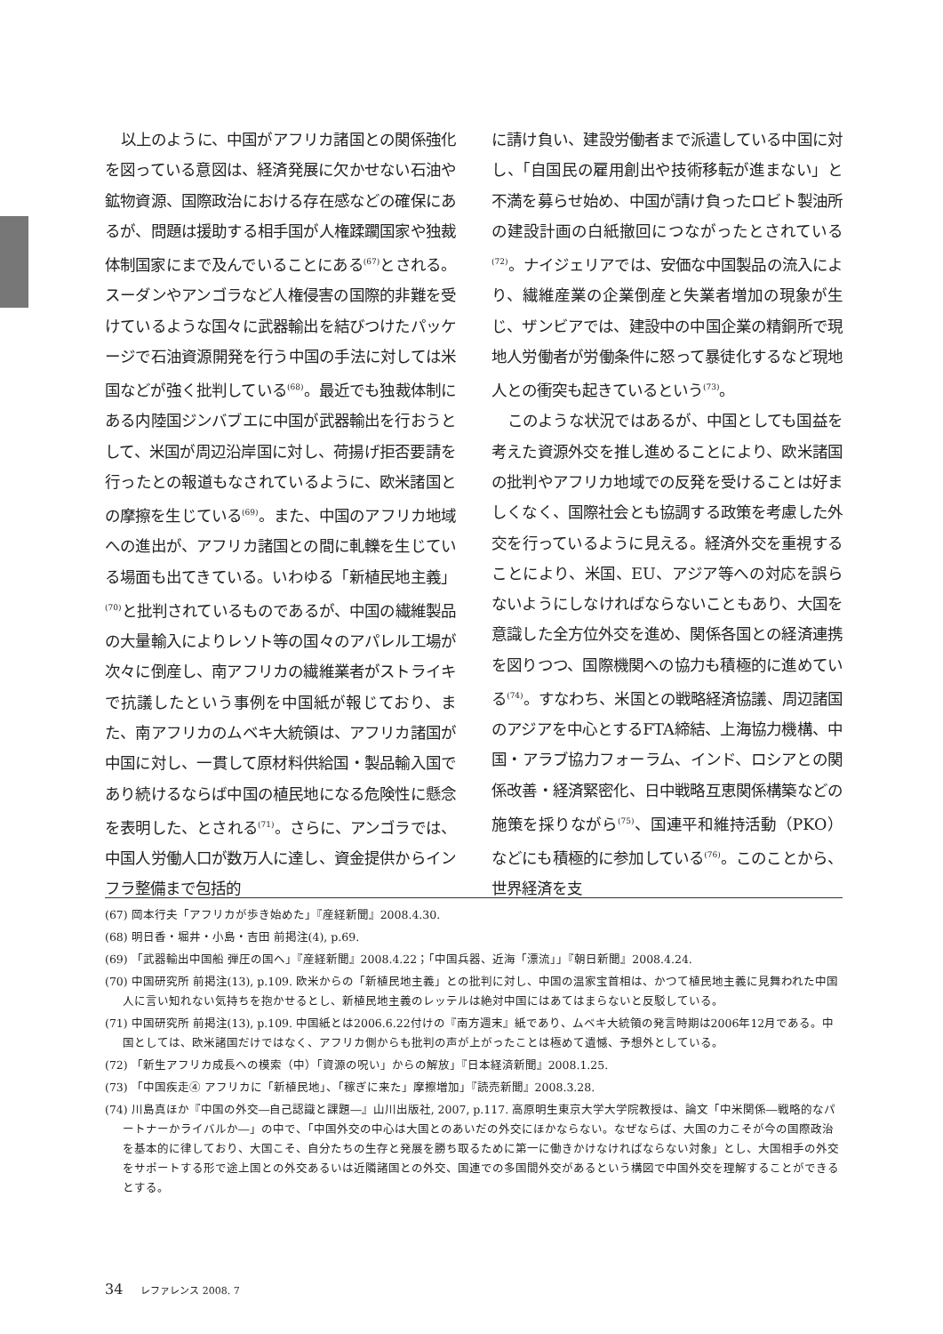以上のように、中国がアフリカ諸国との関係強化を図っている意図は、経済発展に欠かせない石油や鉱物資源、国際政治における存在感などの確保にあるが、問題は援助する相手国が人権蹂躙国家や独裁体制国家にまで及んでいることにある<sup>(67)</sup>とされる。スーダンやアンゴラなど人権侵害の国際的非難を受けているような国々に武器輸出を結びつけたパッケージで石油資源開発を行う中国の手法に対しては米国などが強く批判している<sup>(68)</sup>。最近でも独裁体制にある内陸国ジンバブエに中国が武器輸出を行おうとして、米国が周辺沿岸国に対し、荷揚げ拒否要請を行ったとの報道もなされているように、欧米諸国との摩擦を生じている<sup>(69)</sup>。また、中国のアフリカ地域への進出が、アフリカ諸国との間に軋轢を生じている場面も出てきている。いわゆる「新植民地主義」<sup>(70)</sup>と批判されているものであるが、中国の繊維製品の大量輸入によりレソト等の国々のアパレル工場が次々に倒産し、南アフリカの繊維業者がストライキで抗議したという事例を中国紙が報じており、また、南アフリカのムベキ大統領は、アフリカ諸国が中国に対し、一貫して原材料供給国・製品輸入国であり続けるならば中国の植民地になる危険性に懸念を表明した、とされる<sup>(71)</sup>。さらに、アンゴラでは、中国人労働人口が数万人に達し、資金提供からインフラ整備まで包括的
に請け負い、建設労働者まで派遣している中国に対し、「自国民の雇用創出や技術移転が進まない」と不満を募らせ始め、中国が請け負ったロビト製油所の建設計画の白紙撤回につながったとされている<sup>(72)</sup>。ナイジェリアでは、安価な中国製品の流入により、繊維産業の企業倒産と失業者増加の現象が生じ、ザンビアでは、建設中の中国企業の精銅所で現地人労働者が労働条件に怒って暴徒化するなど現地人との衝突も起きているという<sup>(73)</sup>。
このような状況ではあるが、中国としても国益を考えた資源外交を推し進めることにより、欧米諸国の批判やアフリカ地域での反発を受けることは好ましくなく、国際社会とも協調する政策を考慮した外交を行っているように見える。経済外交を重視することにより、米国、EU、アジア等への対応を誤らないようにしなければならないこともあり、大国を意識した全方位外交を進め、関係各国との経済連携を図りつつ、国際機関への協力も積極的に進めている<sup>(74)</sup>。すなわち、米国との戦略経済協議、周辺諸国のアジアを中心とするFTA締結、上海協力機構、中国・アラブ協力フォーラム、インド、ロシアとの関係改善・経済緊密化、日中戦略互恵関係構築などの施策を採りながら<sup>(75)</sup>、国連平和維持活動（PKO）などにも積極的に参加している<sup>(76)</sup>。このことから、世界経済を支
(67) 岡本行夫「アフリカが歩き始めた」『産経新聞』2008.4.30.
(68) 明日香・堀井・小島・吉田 前掲注(4), p.69.
(69) 「武器輸出中国船 弾圧の国へ」『産経新聞』2008.4.22；「中国兵器、近海「漂流」」『朝日新聞』2008.4.24.
(70) 中国研究所 前掲注(13), p.109. 欧米からの「新植民地主義」との批判に対し、中国の温家宝首相は、かつて植民地主義に見舞われた中国人に言い知れない気持ちを抱かせるとし、新植民地主義のレッテルは絶対中国にはあてはまらないと反駁している。
(71) 中国研究所 前掲注(13), p.109. 中国紙とは2006.6.22付けの『南方週末』紙であり、ムベキ大統領の発言時期は2006年12月である。中国としては、欧米諸国だけではなく、アフリカ側からも批判の声が上がったことは極めて遺憾、予想外としている。
(72) 「新生アフリカ成長への模索（中）「資源の呪い」からの解放」『日本経済新聞』2008.1.25.
(73) 「中国疾走④ アフリカに「新植民地」、「稼ぎに来た」摩擦増加」『読売新聞』2008.3.28.
(74) 川島真ほか『中国の外交―自己認識と課題―』山川出版社, 2007, p.117. 高原明生東京大学大学院教授は、論文「中米関係―戦略的なパートナーかライバルか―」の中で、「中国外交の中心は大国とのあいだの外交にほかならない。なぜならば、大国の力こそが今の国際政治を基本的に律しており、大国こそ、自分たちの生存と発展を勝ち取るために第一に働きかけなければならない対象」とし、大国相手の外交をサポートする形で途上国との外交あるいは近隣諸国との外交、国連での多国間外交があるという構図で中国外交を理解することができるとする。
34 レファレンス 2008. 7